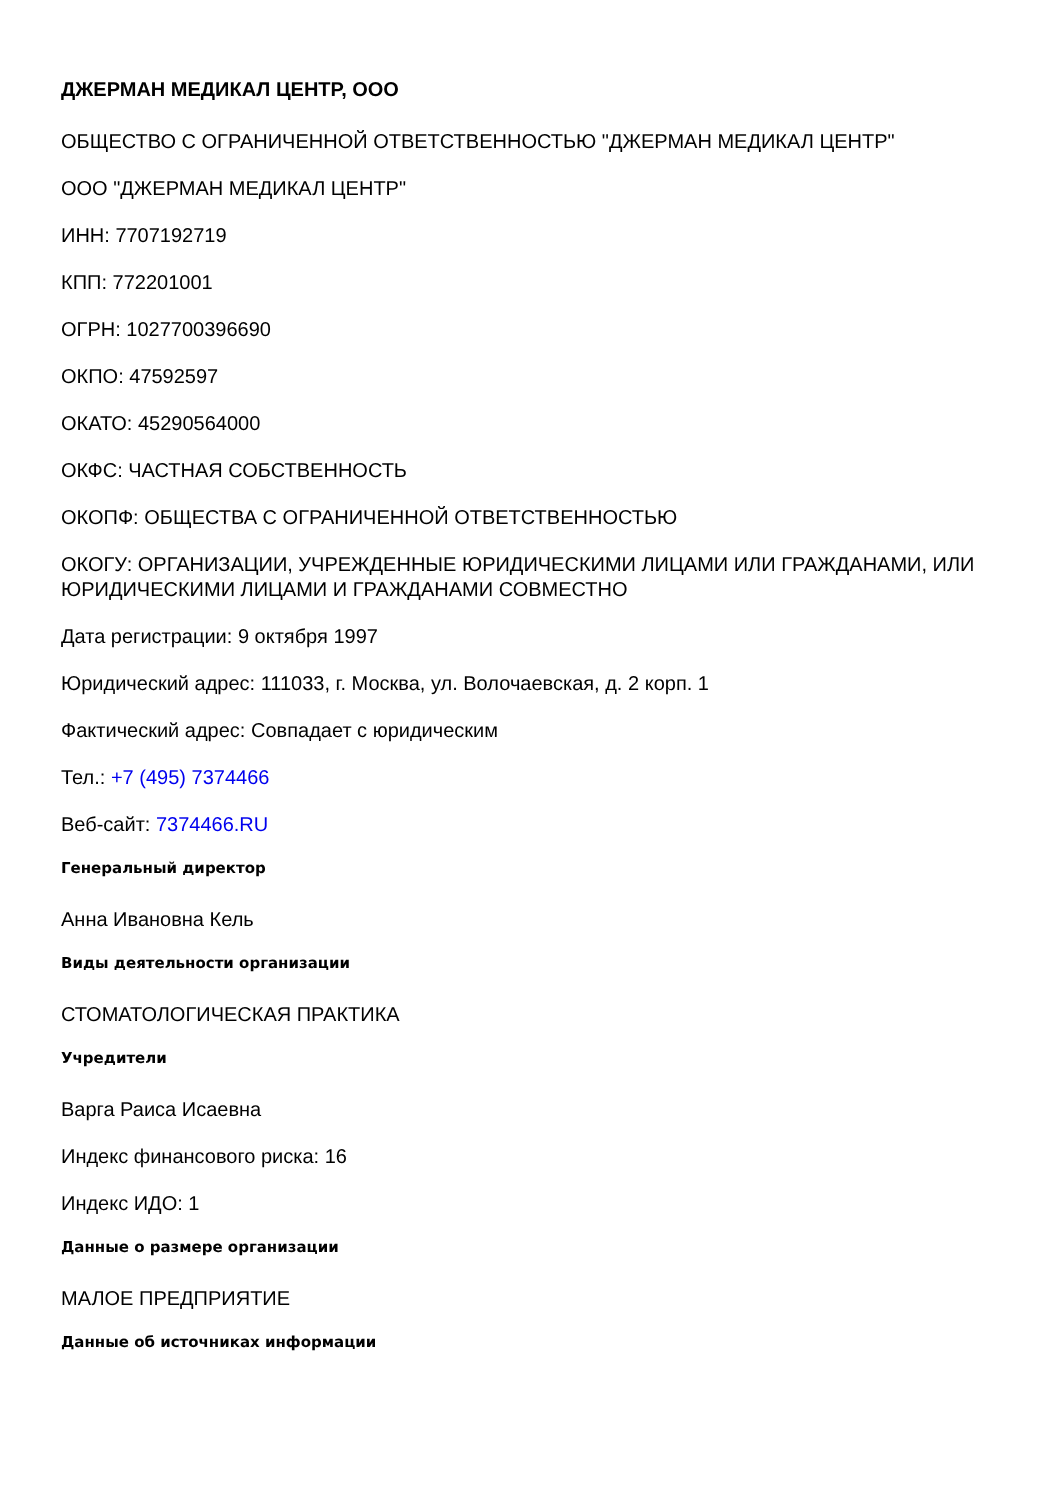ДЖЕРМАН МЕДИКАЛ ЦЕНТР, ООО
ОБЩЕСТВО С ОГРАНИЧЕННОЙ ОТВЕТСТВЕННОСТЬЮ "ДЖЕРМАН МЕДИКАЛ ЦЕНТР"
ООО "ДЖЕРМАН МЕДИКАЛ ЦЕНТР"
ИНН: 7707192719
КПП: 772201001
ОГРН: 1027700396690
ОКПО: 47592597
ОКАТО: 45290564000
ОКФС: ЧАСТНАЯ СОБСТВЕННОСТЬ
ОКОПФ: ОБЩЕСТВА С ОГРАНИЧЕННОЙ ОТВЕТСТВЕННОСТЬЮ
ОКОГУ: ОРГАНИЗАЦИИ, УЧРЕЖДЕННЫЕ ЮРИДИЧЕСКИМИ ЛИЦАМИ ИЛИ ГРАЖДАНАМИ, ИЛИ ЮРИДИЧЕСКИМИ ЛИЦАМИ И ГРАЖДАНАМИ СОВМЕСТНО
Дата регистрации: 9 октября 1997
Юридический адрес: 111033, г. Москва, ул. Волочаевская, д. 2 корп. 1
Фактический адрес: Совпадает с юридическим
Тел.: +7 (495) 7374466
Веб-сайт: 7374466.RU
Генеральный директор
Анна Ивановна Кель
Виды деятельности организации
СТОМАТОЛОГИЧЕСКАЯ ПРАКТИКА
Учредители
Варга Раиса Исаевна
Индекс финансового риска: 16
Индекс ИДО: 1
Данные о размере организации
МАЛОЕ ПРЕДПРИЯТИЕ
Данные об источниках информации